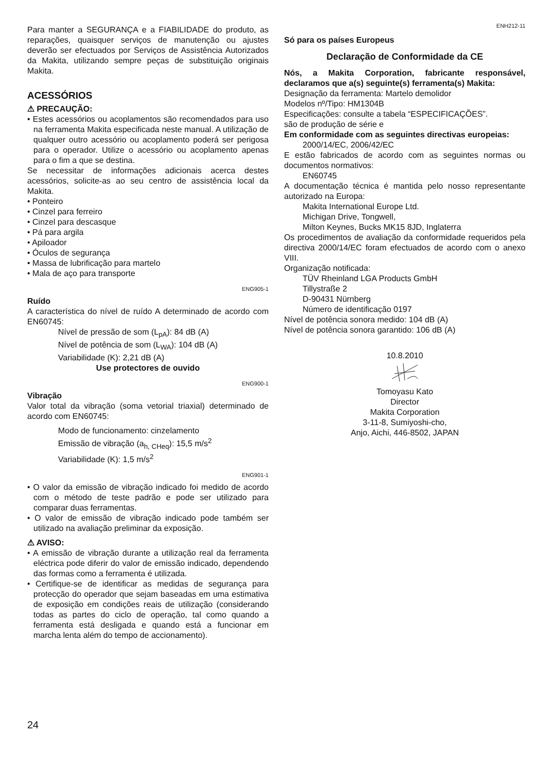Para manter a SEGURANÇA e a FIABILIDADE do produto, as reparações, quaisquer serviços de manutenção ou ajustes deverão ser efectuados por Serviços de Assistência Autorizados da Makita, utilizando sempre peças de substituição originais Makita.
ACESSÓRIOS
⚠ PRECAUÇÃO:
• Estes acessórios ou acoplamentos são recomendados para uso na ferramenta Makita especificada neste manual. A utilização de qualquer outro acessório ou acoplamento poderá ser perigosa para o operador. Utilize o acessório ou acoplamento apenas para o fim a que se destina.
Se necessitar de informações adicionais acerca destes acessórios, solicite-as ao seu centro de assistência local da Makita.
• Ponteiro
• Cinzel para ferreiro
• Cinzel para descasque
• Pá para argila
• Apiloador
• Óculos de segurança
• Massa de lubrificação para martelo
• Mala de aço para transporte
ENG905-1
Ruído
A característica do nível de ruído A determinado de acordo com EN60745:
Nível de pressão de som (L<sub>pA</sub>): 84 dB (A)
Nível de potência de som (L<sub>WA</sub>): 104 dB (A)
Variabilidade (K): 2,21 dB (A)
Use protectores de ouvido
ENG900-1
Vibração
Valor total da vibração (soma vetorial triaxial) determinado de acordo com EN60745:
Modo de funcionamento: cinzelamento
Emissão de vibração (a<sub>h, CHeq</sub>): 15,5 m/s<sup>2</sup>
Variabilidade (K): 1,5 m/s<sup>2</sup>
ENG901-1
• O valor da emissão de vibração indicado foi medido de acordo com o método de teste padrão e pode ser utilizado para comparar duas ferramentas.
• O valor de emissão de vibração indicado pode também ser utilizado na avaliação preliminar da exposição.
⚠ AVISO:
• A emissão de vibração durante a utilização real da ferramenta eléctrica pode diferir do valor de emissão indicado, dependendo das formas como a ferramenta é utilizada.
• Certifique-se de identificar as medidas de segurança para protecção do operador que sejam baseadas em uma estimativa de exposição em condições reais de utilização (considerando todas as partes do ciclo de operação, tal como quando a ferramenta está desligada e quando está a funcionar em marcha lenta além do tempo de accionamento).
ENH212-11
Só para os países Europeus
Declaração de Conformidade da CE
Nós, a Makita Corporation, fabricante responsável, declaramos que a(s) seguinte(s) ferramenta(s) Makita:
Designação da ferramenta: Martelo demolidor
Modelos nº/Tipo: HM1304B
Especificações: consulte a tabela “ESPECIFICAÇÕES”.
são de produção de série e
Em conformidade com as seguintes directivas europeias:
2000/14/EC, 2006/42/EC
E estão fabricados de acordo com as seguintes normas ou documentos normativos:
EN60745
A documentação técnica é mantida pelo nosso representante autorizado na Europa:
Makita International Europe Ltd.
Michigan Drive, Tongwell,
Milton Keynes, Bucks MK15 8JD, Inglaterra
Os procedimentos de avaliação da conformidade requeridos pela directiva 2000/14/EC foram efectuados de acordo com o anexo VIII.
Organização notificada:
TÜV Rheinland LGA Products GmbH
Tillystraße 2
D-90431 Nürnberg
Número de identificação 0197
Nível de potência sonora medido: 104 dB (A)
Nível de potência sonora garantido: 106 dB (A)
10.8.2010
Tomoyasu Kato
Director
Makita Corporation
3-11-8, Sumiyoshi-cho,
Anjo, Aichi, 446-8502, JAPAN
24